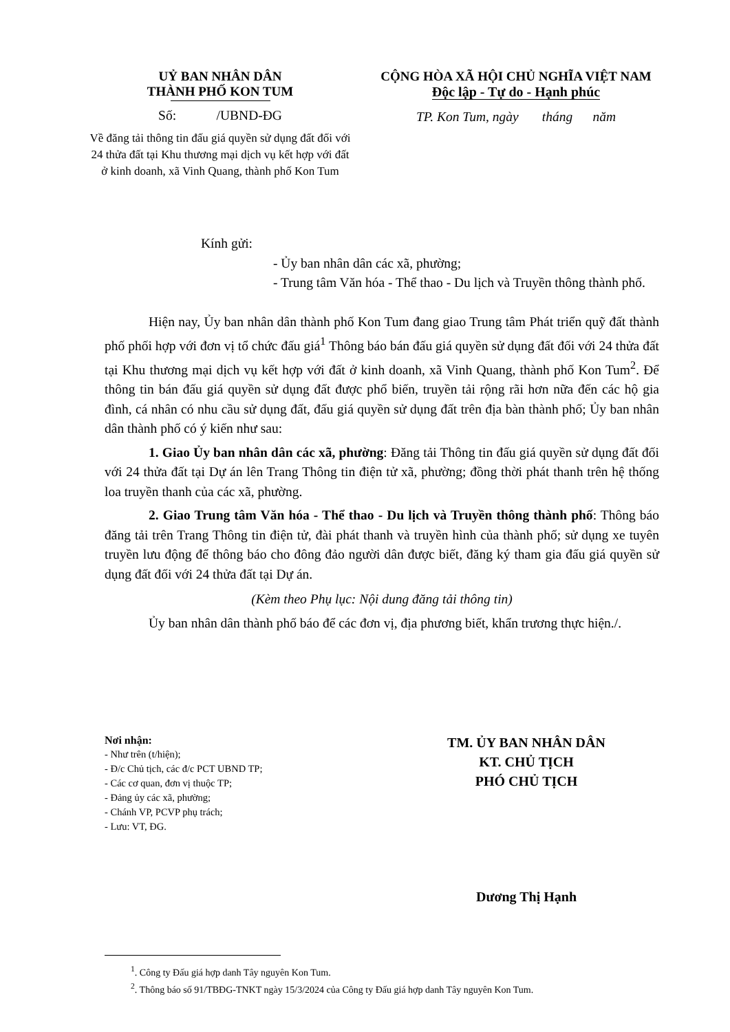UỶ BAN NHÂN DÂN
THÀNH PHỐ KON TUM
Số: /UBND-ĐG
Về đăng tải thông tin đấu giá quyền sử dụng đất đối với 24 thửa đất tại Khu thương mại dịch vụ kết hợp với đất ở kinh doanh, xã Vinh Quang, thành phố Kon Tum
CỘNG HÒA XÃ HỘI CHỦ NGHĨA VIỆT NAM
Độc lập - Tự do - Hạnh phúc
TP. Kon Tum, ngày tháng năm
Kính gửi:
- Ủy ban nhân dân các xã, phường;
- Trung tâm Văn hóa - Thể thao - Du lịch và Truyền thông thành phố.
Hiện nay, Ủy ban nhân dân thành phố Kon Tum đang giao Trung tâm Phát triển quỹ đất thành phố phối hợp với đơn vị tổ chức đấu giá<sup>1</sup> Thông báo bán đấu giá quyền sử dụng đất đối với 24 thửa đất tại Khu thương mại dịch vụ kết hợp với đất ở kinh doanh, xã Vinh Quang, thành phố Kon Tum<sup>2</sup>. Để thông tin bán đấu giá quyền sử dụng đất được phổ biến, truyền tải rộng rãi hơn nữa đến các hộ gia đình, cá nhân có nhu cầu sử dụng đất, đấu giá quyền sử dụng đất trên địa bàn thành phố; Ủy ban nhân dân thành phố có ý kiến như sau:
1. Giao Ủy ban nhân dân các xã, phường: Đăng tải Thông tin đấu giá quyền sử dụng đất đối với 24 thửa đất tại Dự án lên Trang Thông tin điện tử xã, phường; đồng thời phát thanh trên hệ thống loa truyền thanh của các xã, phường.
2. Giao Trung tâm Văn hóa - Thể thao - Du lịch và Truyền thông thành phố: Thông báo đăng tải trên Trang Thông tin điện tử, đài phát thanh và truyền hình của thành phố; sử dụng xe tuyên truyền lưu động để thông báo cho đông đảo người dân được biết, đăng ký tham gia đấu giá quyền sử dụng đất đối với 24 thửa đất tại Dự án.
(Kèm theo Phụ lục: Nội dung đăng tải thông tin)
Ủy ban nhân dân thành phố báo để các đơn vị, địa phương biết, khẩn trương thực hiện./.
Nơi nhận:
- Như trên (t/hiện);
- Đ/c Chủ tịch, các đ/c PCT UBND TP;
- Các cơ quan, đơn vị thuộc TP;
- Đảng ủy các xã, phường;
- Chánh VP, PCVP phụ trách;
- Lưu: VT, ĐG.
TM. ỦY BAN NHÂN DÂN
KT. CHỦ TỊCH
PHÓ CHỦ TỊCH
Dương Thị Hạnh
<sup>1</sup>. Công ty Đấu giá hợp danh Tây nguyên Kon Tum.
<sup>2</sup>. Thông báo số 91/TBĐG-TNKT ngày 15/3/2024 của Công ty Đấu giá hợp danh Tây nguyên Kon Tum.